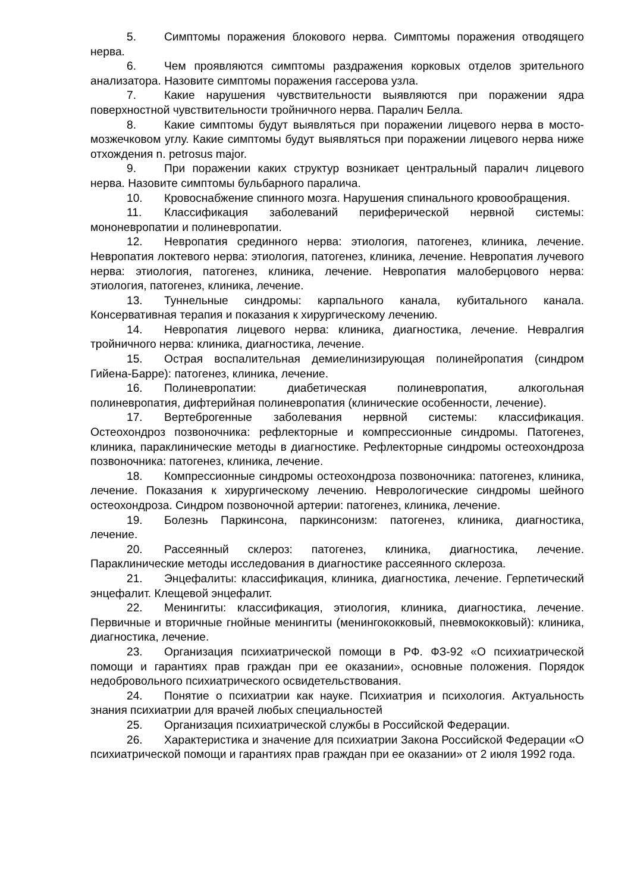5. Симптомы поражения блокового нерва. Симптомы поражения отводящего нерва.
6. Чем проявляются симптомы раздражения корковых отделов зрительного анализатора. Назовите симптомы поражения гассерова узла.
7. Какие нарушения чувствительности выявляются при поражении ядра поверхностной чувствительности тройничного нерва. Паралич Белла.
8. Какие симптомы будут выявляться при поражении лицевого нерва в мосто-мозжечковом углу. Какие симптомы будут выявляться при поражении лицевого нерва ниже отхождения n. petrosus major.
9. При поражении каких структур возникает центральный паралич лицевого нерва. Назовите симптомы бульбарного паралича.
10. Кровоснабжение спинного мозга. Нарушения спинального кровообращения.
11. Классификация заболеваний периферической нервной системы: мононевропатии и полиневропатии.
12. Невропатия срединного нерва: этиология, патогенез, клиника, лечение. Невропатия локтевого нерва: этиология, патогенез, клиника, лечение. Невропатия лучевого нерва: этиология, патогенез, клиника, лечение. Невропатия малоберцового нерва: этиология, патогенез, клиника, лечение.
13. Туннельные синдромы: карпального канала, кубитального канала. Консервативная терапия и показания к хирургическому лечению.
14. Невропатия лицевого нерва: клиника, диагностика, лечение. Невралгия тройничного нерва: клиника, диагностика, лечение.
15. Острая воспалительная демиелинизирующая полинейропатия (синдром Гийена-Барре): патогенез, клиника, лечение.
16. Полиневропатии: диабетическая полиневропатия, алкогольная полиневропатия, дифтерийная полиневропатия (клинические особенности, лечение).
17. Вертеброгенные заболевания нервной системы: классификация. Остеохондроз позвоночника: рефлекторные и компрессионные синдромы. Патогенез, клиника, параклинические методы в диагностике. Рефлекторные синдромы остеохондроза позвоночника: патогенез, клиника, лечение.
18. Компрессионные синдромы остеохондроза позвоночника: патогенез, клиника, лечение. Показания к хирургическому лечению. Неврологические синдромы шейного остеохондроза. Синдром позвоночной артерии: патогенез, клиника, лечение.
19. Болезнь Паркинсона, паркинсонизм: патогенез, клиника, диагностика, лечение.
20. Рассеянный склероз: патогенез, клиника, диагностика, лечение. Параклинические методы исследования в диагностике рассеянного склероза.
21. Энцефалиты: классификация, клиника, диагностика, лечение. Герпетический энцефалит. Клещевой энцефалит.
22. Менингиты: классификация, этиология, клиника, диагностика, лечение. Первичные и вторичные гнойные менингиты (менингококковый, пневмококковый): клиника, диагностика, лечение.
23. Организация психиатрической помощи в РФ. ФЗ-92 «О психиатрической помощи и гарантиях прав граждан при ее оказании», основные положения. Порядок недобровольного психиатрического освидетельствования.
24. Понятие о психиатрии как науке. Психиатрия и психология. Актуальность знания психиатрии для врачей любых специальностей
25. Организация психиатрической службы в Российской Федерации.
26. Характеристика и значение для психиатрии Закона Российской Федерации «О психиатрической помощи и гарантиях прав граждан при ее оказании» от 2 июля 1992 года.